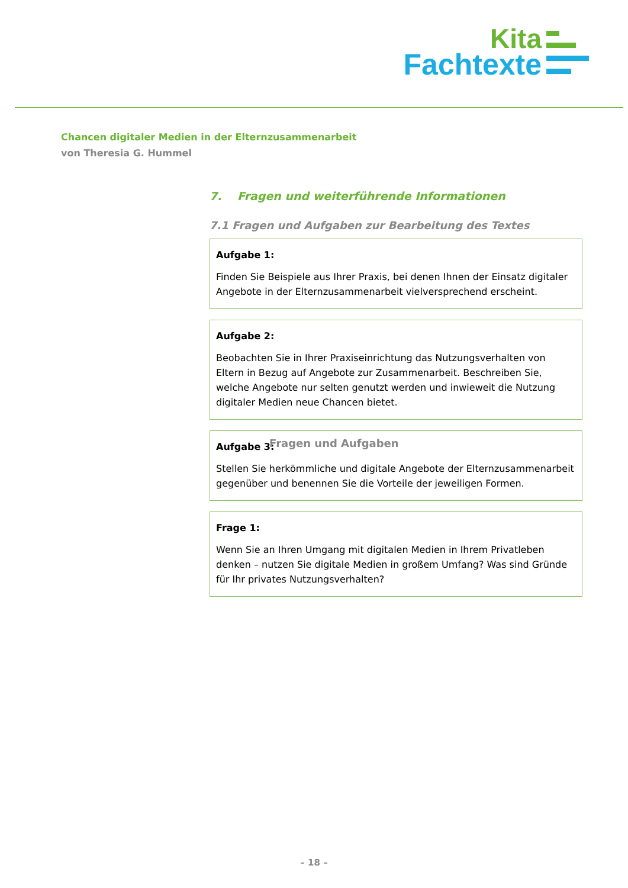Kita
Fachtexte
Chancen digitaler Medien in der Elternzusammenarbeit
von Theresia G. Hummel
7. Fragen und weiterführende Informationen
7.1 Fragen und Aufgaben zur Bearbeitung des Textes
Fragen und Aufgaben
Aufgabe 1:
Finden Sie Beispiele aus Ihrer Praxis, bei denen Ihnen der Einsatz digitaler Angebote in der Elternzusammenarbeit vielversprechend erscheint.
Aufgabe 2:
Beobachten Sie in Ihrer Praxiseinrichtung das Nutzungsverhalten von Eltern in Bezug auf Angebote zur Zusammenarbeit. Beschreiben Sie, welche Angebote nur selten genutzt werden und inwieweit die Nutzung digitaler Medien neue Chancen bietet.
Aufgabe 3:
Stellen Sie herkömmliche und digitale Angebote der Elternzusammenarbeit gegenüber und benennen Sie die Vorteile der jeweiligen Formen.
Frage 1:
Wenn Sie an Ihren Umgang mit digitalen Medien in Ihrem Privatleben denken – nutzen Sie digitale Medien in großem Umfang? Was sind Gründe für Ihr privates Nutzungsverhalten?
– 18 –